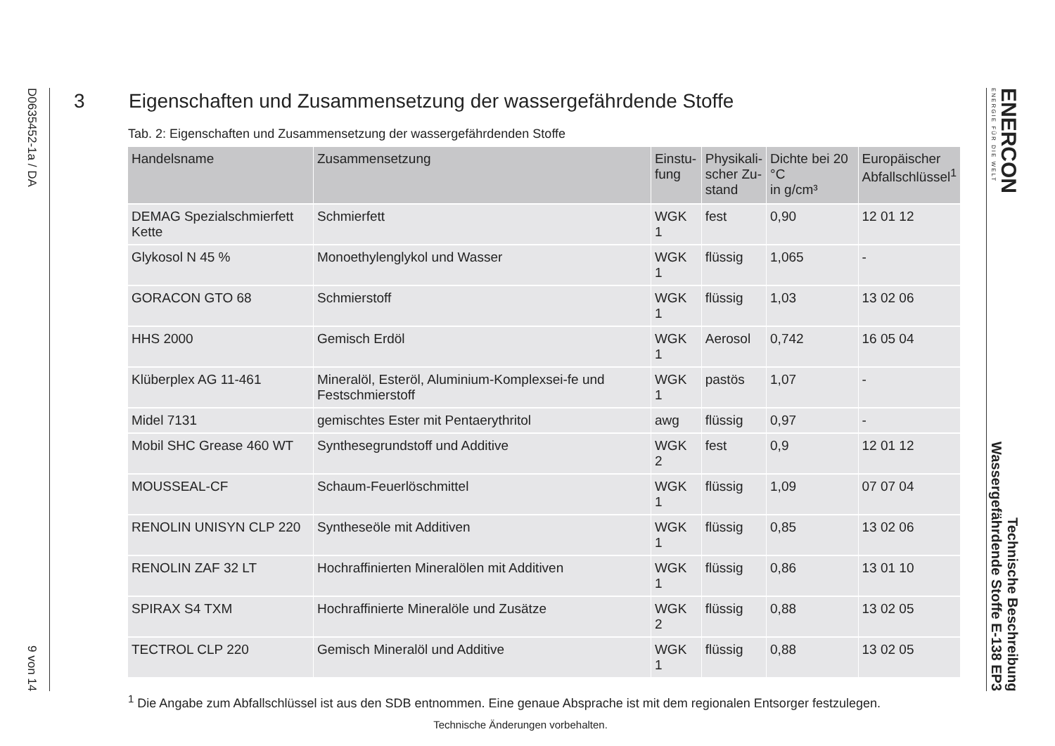D0635452-1a / DA 9 von 14
ENERCON
ENERGIE FÜR DIE WELT
Technische Beschreibung
Wassergefährdende Stoffe E-138 EP3
3 Eigenschaften und Zusammensetzung der wassergefährdende Stoffe
Tab. 2: Eigenschaften und Zusammensetzung der wassergefährdenden Stoffe
| Handelsname | Zusammensetzung | Einstu- fung | Physikali- scher Zu- stand | Dichte bei 20 °C in g/cm³ | Europäischer Abfallschlüssel<sup>1</sup> |
| --- | --- | --- | --- | --- | --- |
| DEMAG Spezialschmierfett Kette | Schmierfett | WGK 1 | fest | 0,90 | 12 01 12 |
| Glykosol N 45 % | Monoethylenglykol und Wasser | WGK 1 | flüssig | 1,065 | - |
| GORACON GTO 68 | Schmierstoff | WGK 1 | flüssig | 1,03 | 13 02 06 |
| HHS 2000 | Gemisch Erdöl | WGK 1 | Aerosol | 0,742 | 16 05 04 |
| Klüberplex AG 11-461 | Mineralöl, Esteröl, Aluminium-Komplexsei-fe und Festschmierstoff | WGK 1 | pastös | 1,07 | - |
| Midel 7131 | gemischtes Ester mit Pentaerythritol | awg | flüssig | 0,97 | - |
| Mobil SHC Grease 460 WT | Synthesegrundstoff und Additive | WGK 2 | fest | 0,9 | 12 01 12 |
| MOUSSEAL-CF | Schaum-Feuerlöschmittel | WGK 1 | flüssig | 1,09 | 07 07 04 |
| RENOLIN UNISYN CLP 220 | Syntheseöle mit Additiven | WGK 1 | flüssig | 0,85 | 13 02 06 |
| RENOLIN ZAF 32 LT | Hochraffinierten Mineralölen mit Additiven | WGK 1 | flüssig | 0,86 | 13 01 10 |
| SPIRAX S4 TXM | Hochraffinierte Mineralöle und Zusätze | WGK 2 | flüssig | 0,88 | 13 02 05 |
| TECTROL CLP 220 | Gemisch Mineralöl und Additive | WGK 1 | flüssig | 0,88 | 13 02 05 |
<sup>1</sup> Die Angabe zum Abfallschlüssel ist aus den SDB entnommen. Eine genaue Absprache ist mit dem regionalen Entsorger festzulegen.
Technische Änderungen vorbehalten.